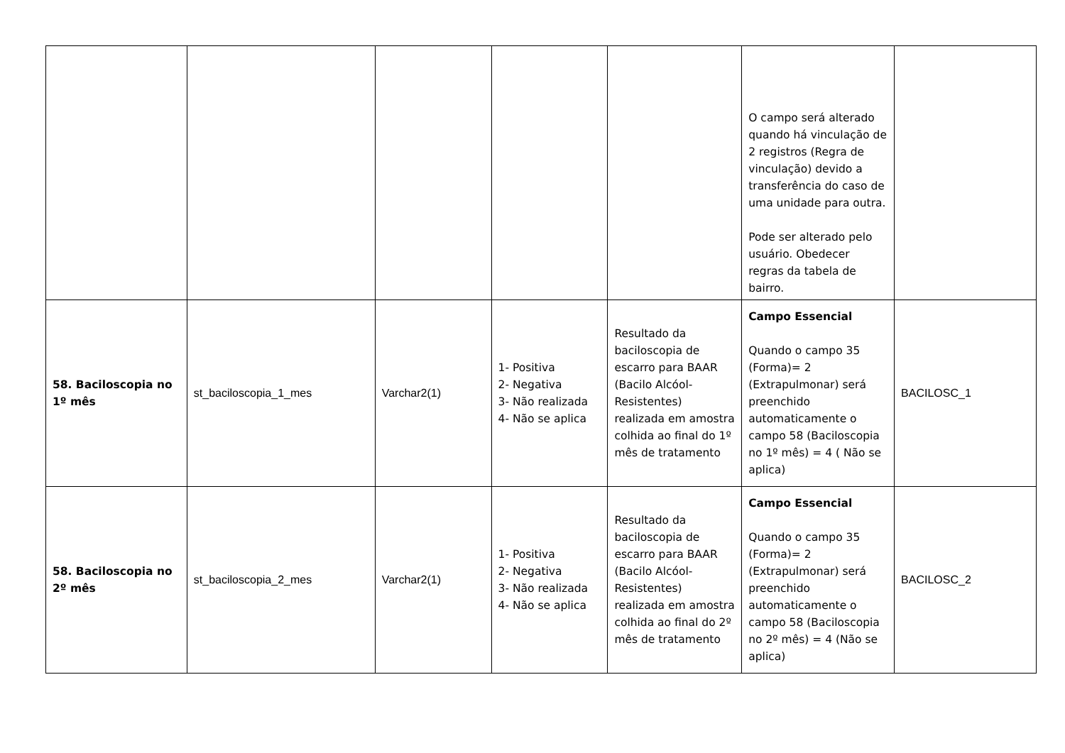| | | | | | O campo será alterado quando há vinculação de 2 registros (Regra de vinculação) devido a transferência do caso de uma unidade para outra. Pode ser alterado pelo usuário. Obedecer regras da tabela de bairro. | |
| 58. Baciloscopia no 1º mês | st_baciloscopia_1_mes | Varchar2(1) | 1- Positiva 2- Negativa 3- Não realizada 4- Não se aplica | Resultado da baciloscopia de escarro para BAAR (Bacilo Alcóol-Resistentes) realizada em amostra colhida ao final do 1º mês de tratamento | Campo Essencial Quando o campo 35 (Forma)= 2 (Extrapulmonar) será preenchido automaticamente o campo 58 (Baciloscopia no 1º mês) = 4 ( Não se aplica) | BACILOSC_1 |
| 58. Baciloscopia no 2º mês | st_baciloscopia_2_mes | Varchar2(1) | 1- Positiva 2- Negativa 3- Não realizada 4- Não se aplica | Resultado da baciloscopia de escarro para BAAR (Bacilo Alcóol-Resistentes) realizada em amostra colhida ao final do 2º mês de tratamento | Campo Essencial Quando o campo 35 (Forma)= 2 (Extrapulmonar) será preenchido automaticamente o campo 58 (Baciloscopia no 2º mês) = 4 (Não se aplica) | BACILOSC_2 |